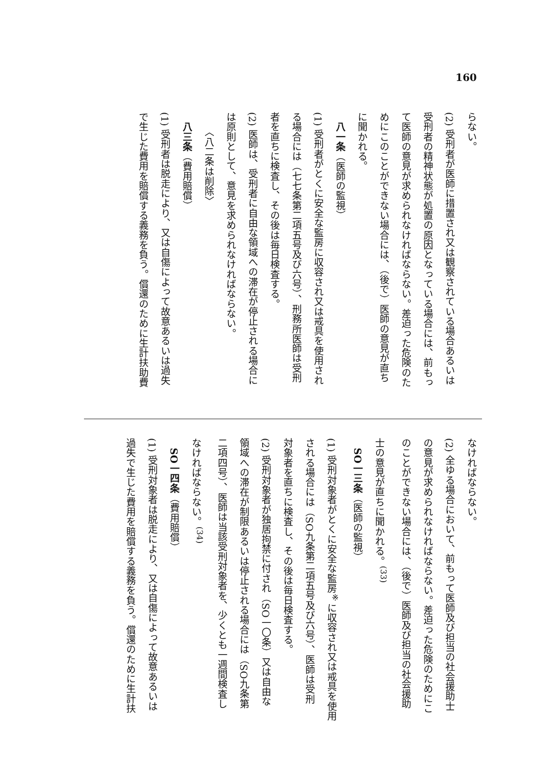160
らない。
(2) 受刑者が医師に措置され又は観察されている場合あるいは
受刑者の精神状態が処置の原因となっている場合には、前もっ
て医師の意見が求められなければならない。差迫った危険のた
めにこのことができない場合には、（後で）医師の意見が直ち
に聞かれる。
　八一条（医師の監視）
(1) 受刑者がとくに安全な監房に収容され又は戒具を使用され
る場合には（七七条第二項五号及び六号）、刑務所医師は受刑
者を直ちに検査し、その後は毎日検査する。
(2) 医師は、受刑者に自由な領域への滞在が停止される場合に
は原則として、意見を求められなければならない。
　　〈八二条は削除〉
　八三条（費用賠償）
(1) 受刑者は脱走により、又は自傷によって故意あるいは過失
で生じた費用を賠償する義務を負う。償還のために生計扶助費
なければならない。
(2) 全ゆる場合において、前もって医師及び担当の社会援助士
の意見が求められなければならない。差迫った危険のためにこ
のことができない場合には、（後で）医師及び担当の社会援助
士の意見が直ちに聞かれる。<sup>(33)</sup>
　SO一三条（医師の監視）
(1) 受刑対象者がとくに安全な監房<sup>※</sup>に収容され又は戒具を使用
される場合には（SO九条第二項五号及び六号）、医師は受刑
対象者を直ちに検査し、その後は毎日検査する。
(2) 受刑対象者が独居拘禁に付され（SO一〇条）又は自由な
領域への滞在が制限あるいは停止される場合には（SO九条第
二項四号）、医師は当該受刑対象者を、少くとも一週間検査し
なければならない。<sup>(34)</sup>
　SO一四条（費用賠償）
(1) 受刑対象者は脱走により、又は自傷によって故意あるいは
過失で生じた費用を賠償する義務を負う。償還のために生計扶